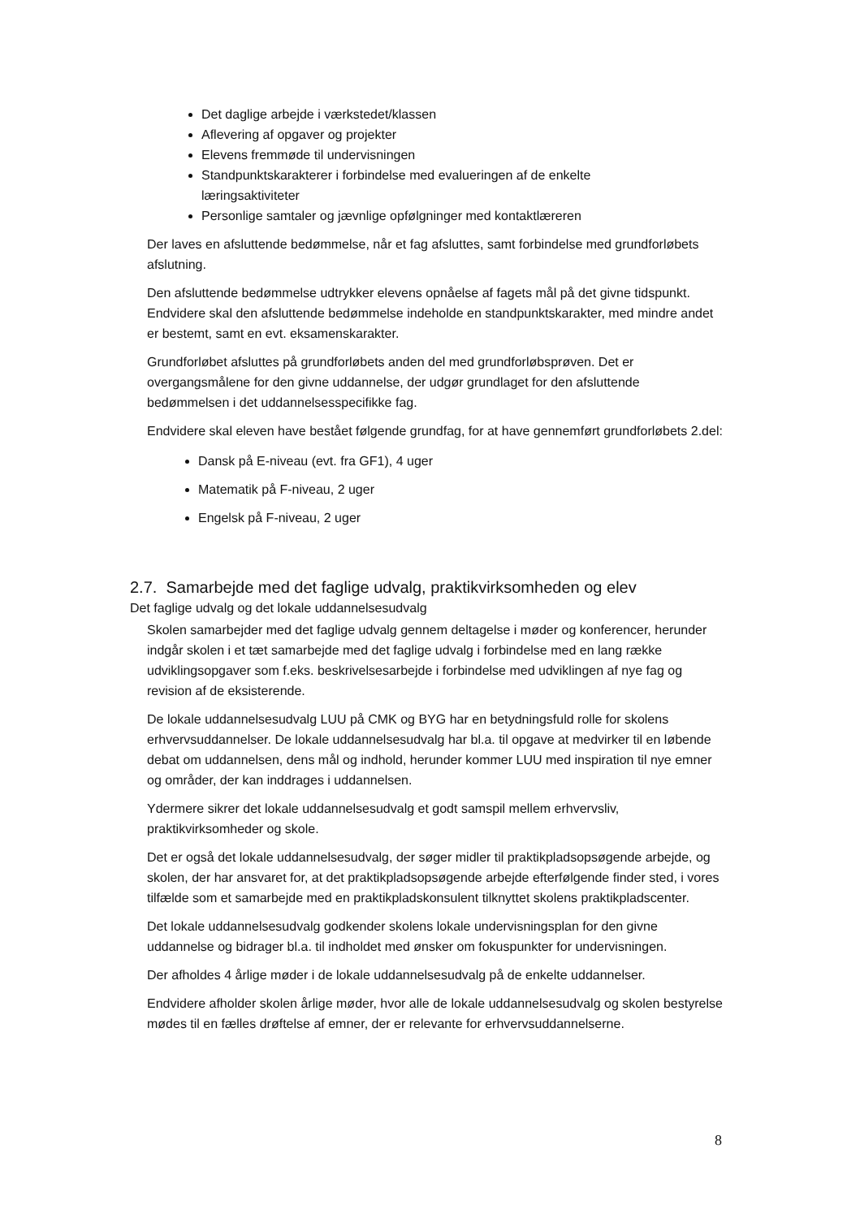Det daglige arbejde i værkstedet/klassen
Aflevering af opgaver og projekter
Elevens fremmøde til undervisningen
Standpunktskarakterer i forbindelse med evalueringen af de enkelte læringsaktiviteter
Personlige samtaler og jævnlige opfølgninger med kontaktlæreren
Der laves en afsluttende bedømmelse, når et fag afsluttes, samt forbindelse med grundforløbets afslutning.
Den afsluttende bedømmelse udtrykker elevens opnåelse af fagets mål på det givne tidspunkt. Endvidere skal den afsluttende bedømmelse indeholde en standpunktskarakter, med mindre andet er bestemt, samt en evt. eksamenskarakter.
Grundforløbet afsluttes på grundforløbets anden del med grundforløbsprøven. Det er overgangsmålene for den givne uddannelse, der udgør grundlaget for den afsluttende bedømmelsen i det uddannelsesspecifikke fag.
Endvidere skal eleven have bestået følgende grundfag, for at have gennemført grundforløbets 2.del:
Dansk på E-niveau (evt. fra GF1), 4 uger
Matematik på F-niveau, 2 uger
Engelsk på F-niveau, 2 uger
2.7. Samarbejde med det faglige udvalg, praktikvirksomheden og elev
Det faglige udvalg og det lokale uddannelsesudvalg
Skolen samarbejder med det faglige udvalg gennem deltagelse i møder og konferencer, herunder indgår skolen i et tæt samarbejde med det faglige udvalg i forbindelse med en lang række udviklingsopgaver som f.eks. beskrivelsesarbejde i forbindelse med udviklingen af nye fag og revision af de eksisterende.
De lokale uddannelsesudvalg LUU på CMK og BYG har en betydningsfuld rolle for skolens erhvervsuddannelser. De lokale uddannelsesudvalg har bl.a. til opgave at medvirker til en løbende debat om uddannelsen, dens mål og indhold, herunder kommer LUU med inspiration til nye emner og områder, der kan inddrages i uddannelsen.
Ydermere sikrer det lokale uddannelsesudvalg et godt samspil mellem erhvervsliv, praktikvirksomheder og skole.
Det er også det lokale uddannelsesudvalg, der søger midler til praktikpladsopsøgende arbejde, og skolen, der har ansvaret for, at det praktikpladsopsøgende arbejde efterfølgende finder sted, i vores tilfælde som et samarbejde med en praktikpladskonsulent tilknyttet skolens praktikpladscenter.
Det lokale uddannelsesudvalg godkender skolens lokale undervisningsplan for den givne uddannelse og bidrager bl.a. til indholdet med ønsker om fokuspunkter for undervisningen.
Der afholdes 4 årlige møder i de lokale uddannelsesudvalg på de enkelte uddannelser.
Endvidere afholder skolen årlige møder, hvor alle de lokale uddannelsesudvalg og skolen bestyrelse mødes til en fælles drøftelse af emner, der er relevante for erhvervsuddannelserne.
8